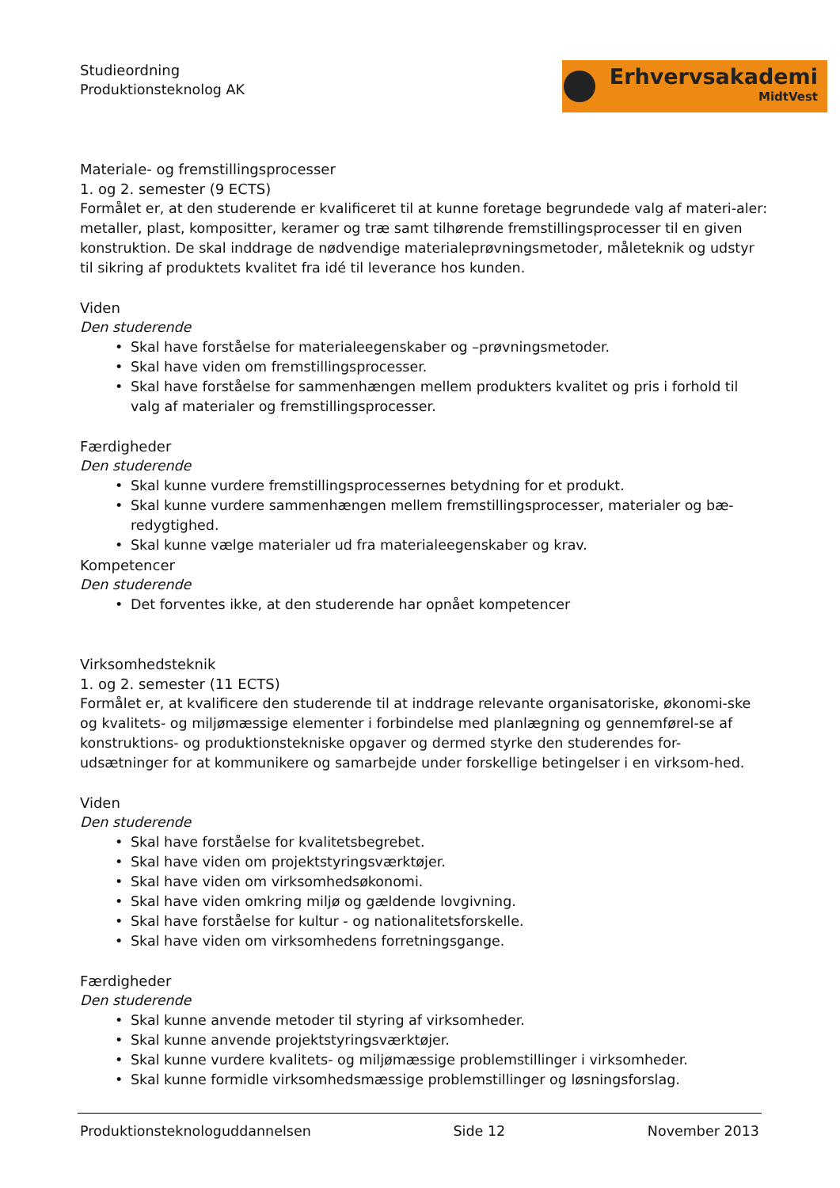Erhvervsakademi
MidtVest
Studieordning
Produktionsteknolog AK
Materiale- og fremstillingsprocesser
1. og 2. semester (9 ECTS)
Formålet er, at den studerende er kvalificeret til at kunne foretage begrundede valg af materi-aler: metaller, plast, kompositter, keramer og træ samt tilhørende fremstillingsprocesser til en given konstruktion. De skal inddrage de nødvendige materialeprøvningsmetoder, måleteknik og udstyr til sikring af produktets kvalitet fra idé til leverance hos kunden.
Viden
Den studerende
Skal have forståelse for materialeegenskaber og –prøvningsmetoder.
Skal have viden om fremstillingsprocesser.
Skal have forståelse for sammenhængen mellem produkters kvalitet og pris i forhold til valg af materialer og fremstillingsprocesser.
Færdigheder
Den studerende
Skal kunne vurdere fremstillingsprocessernes betydning for et produkt.
Skal kunne vurdere sammenhængen mellem fremstillingsprocesser, materialer og bæ-redygtighed.
Skal kunne vælge materialer ud fra materialeegenskaber og krav.
Kompetencer
Den studerende
Det forventes ikke, at den studerende har opnået kompetencer
Virksomhedsteknik
1. og 2. semester (11 ECTS)
Formålet er, at kvalificere den studerende til at inddrage relevante organisatoriske, økonomi-ske og kvalitets- og miljømæssige elementer i forbindelse med planlægning og gennemførel-se af konstruktions- og produktionstekniske opgaver og dermed styrke den studerendes for-udsætninger for at kommunikere og samarbejde under forskellige betingelser i en virksom-hed.
Viden
Den studerende
Skal have forståelse for kvalitetsbegrebet.
Skal have viden om projektstyringsværktøjer.
Skal have viden om virksomhedsøkonomi.
Skal have viden omkring miljø og gældende lovgivning.
Skal have forståelse for kultur - og nationalitetsforskelle.
Skal have viden om virksomhedens forretningsgange.
Færdigheder
Den studerende
Skal kunne anvende metoder til styring af virksomheder.
Skal kunne anvende projektstyringsværktøjer.
Skal kunne vurdere kvalitets- og miljømæssige problemstillinger i virksomheder.
Skal kunne formidle virksomhedsmæssige problemstillinger og løsningsforslag.
Produktionsteknologuddannelsen Side 12 November 2013